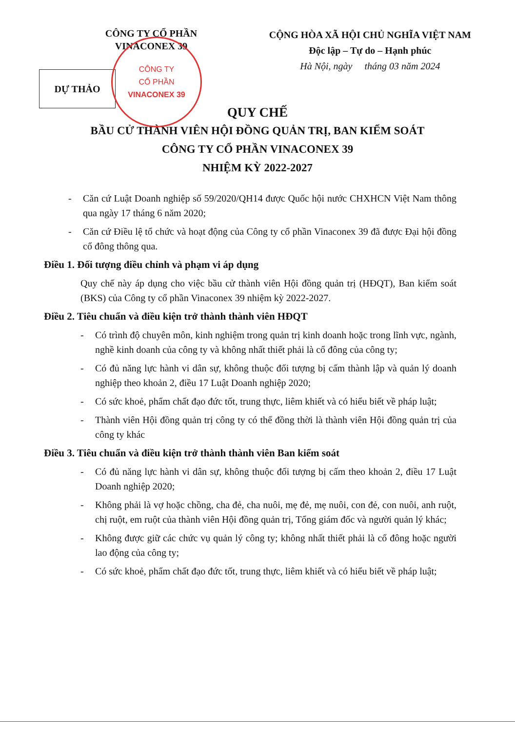CÔNG TY CỔ PHẦN
VINACONEX 39
CỘNG HÒA XÃ HỘI CHỦ NGHĨA VIỆT NAM
Độc lập – Tự do – Hạnh phúc
Hà Nội, ngày tháng 03 năm 2024
DỰ THẢO
CÔNG TY
CỔ PHẦN
VINACONEX 39
QUY CHẾ
BẦU CỬ THÀNH VIÊN HỘI ĐỒNG QUẢN TRỊ, BAN KIỂM SOÁT
CÔNG TY CỔ PHẦN VINACONEX 39
NHIỆM KỲ 2022-2027
- Căn cứ Luật Doanh nghiệp số 59/2020/QH14 được Quốc hội nước CHXHCN Việt Nam thông qua ngày 17 tháng 6 năm 2020;
- Căn cứ Điều lệ tổ chức và hoạt động của Công ty cổ phần Vinaconex 39 đã được Đại hội đồng cổ đông thông qua.
Điều 1. Đối tượng điều chỉnh và phạm vi áp dụng
Quy chế này áp dụng cho việc bầu cử thành viên Hội đồng quản trị (HĐQT), Ban kiểm soát (BKS) của Công ty cổ phần Vinaconex 39 nhiệm kỳ 2022-2027.
Điều 2. Tiêu chuẩn và điều kiện trở thành thành viên HĐQT
- Có trình độ chuyên môn, kinh nghiệm trong quản trị kinh doanh hoặc trong lĩnh vực, ngành, nghề kinh doanh của công ty và không nhất thiết phải là cổ đông của công ty;
- Có đủ năng lực hành vi dân sự, không thuộc đối tượng bị cấm thành lập và quản lý doanh nghiệp theo khoản 2, điều 17 Luật Doanh nghiệp 2020;
- Có sức khoẻ, phẩm chất đạo đức tốt, trung thực, liêm khiết và có hiểu biết về pháp luật;
- Thành viên Hội đồng quản trị công ty có thể đồng thời là thành viên Hội đồng quản trị của công ty khác
Điều 3. Tiêu chuẩn và điều kiện trở thành thành viên Ban kiểm soát
- Có đủ năng lực hành vi dân sự, không thuộc đối tượng bị cấm theo khoản 2, điều 17 Luật Doanh nghiệp 2020;
- Không phải là vợ hoặc chồng, cha đẻ, cha nuôi, mẹ đẻ, mẹ nuôi, con đẻ, con nuôi, anh ruột, chị ruột, em ruột của thành viên Hội đồng quản trị, Tổng giám đốc và người quản lý khác;
- Không được giữ các chức vụ quản lý công ty; không nhất thiết phải là cổ đông hoặc người lao động của công ty;
- Có sức khoẻ, phẩm chất đạo đức tốt, trung thực, liêm khiết và có hiểu biết về pháp luật;